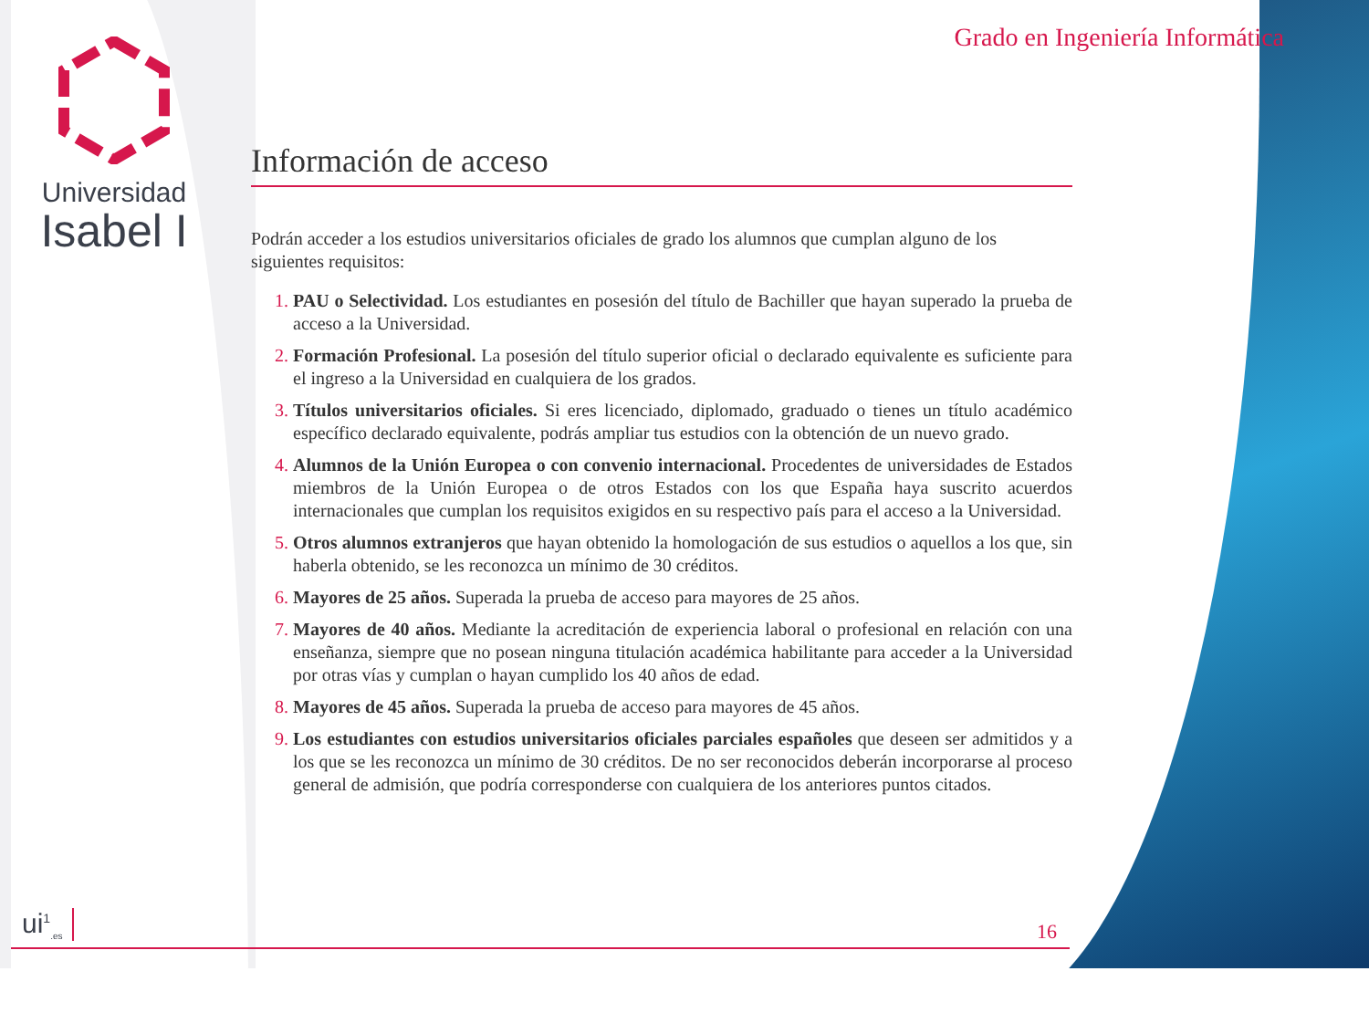Universidad
Isabel I
Grado en Ingeniería Informática
Información de acceso
Podrán acceder a los estudios universitarios oficiales de grado los alumnos que cumplan alguno de los siguientes requisitos:
PAU o Selectividad. Los estudiantes en posesión del título de Bachiller que hayan superado la prueba de acceso a la Universidad.
Formación Profesional. La posesión del título superior oficial o declarado equivalente es suficiente para el ingreso a la Universidad en cualquiera de los grados.
Títulos universitarios oficiales. Si eres licenciado, diplomado, graduado o tienes un título académico específico declarado equivalente, podrás ampliar tus estudios con la obtención de un nuevo grado.
Alumnos de la Unión Europea o con convenio internacional. Procedentes de universidades de Estados miembros de la Unión Europea o de otros Estados con los que España haya suscrito acuerdos internacionales que cumplan los requisitos exigidos en su respectivo país para el acceso a la Universidad.
Otros alumnos extranjeros que hayan obtenido la homologación de sus estudios o aquellos a los que, sin haberla obtenido, se les reconozca un mínimo de 30 créditos.
Mayores de 25 años. Superada la prueba de acceso para mayores de 25 años.
Mayores de 40 años. Mediante la acreditación de experiencia laboral o profesional en relación con una enseñanza, siempre que no posean ninguna titulación académica habilitante para acceder a la Universidad por otras vías y cumplan o hayan cumplido los 40 años de edad.
Mayores de 45 años. Superada la prueba de acceso para mayores de 45 años.
Los estudiantes con estudios universitarios oficiales parciales españoles que deseen ser admitidos y a los que se les reconozca un mínimo de 30 créditos. De no ser reconocidos deberán incorporarse al proceso general de admisión, que podría corresponderse con cualquiera de los anteriores puntos citados.
ui<sup>1</sup><sub>.es</sub> 16